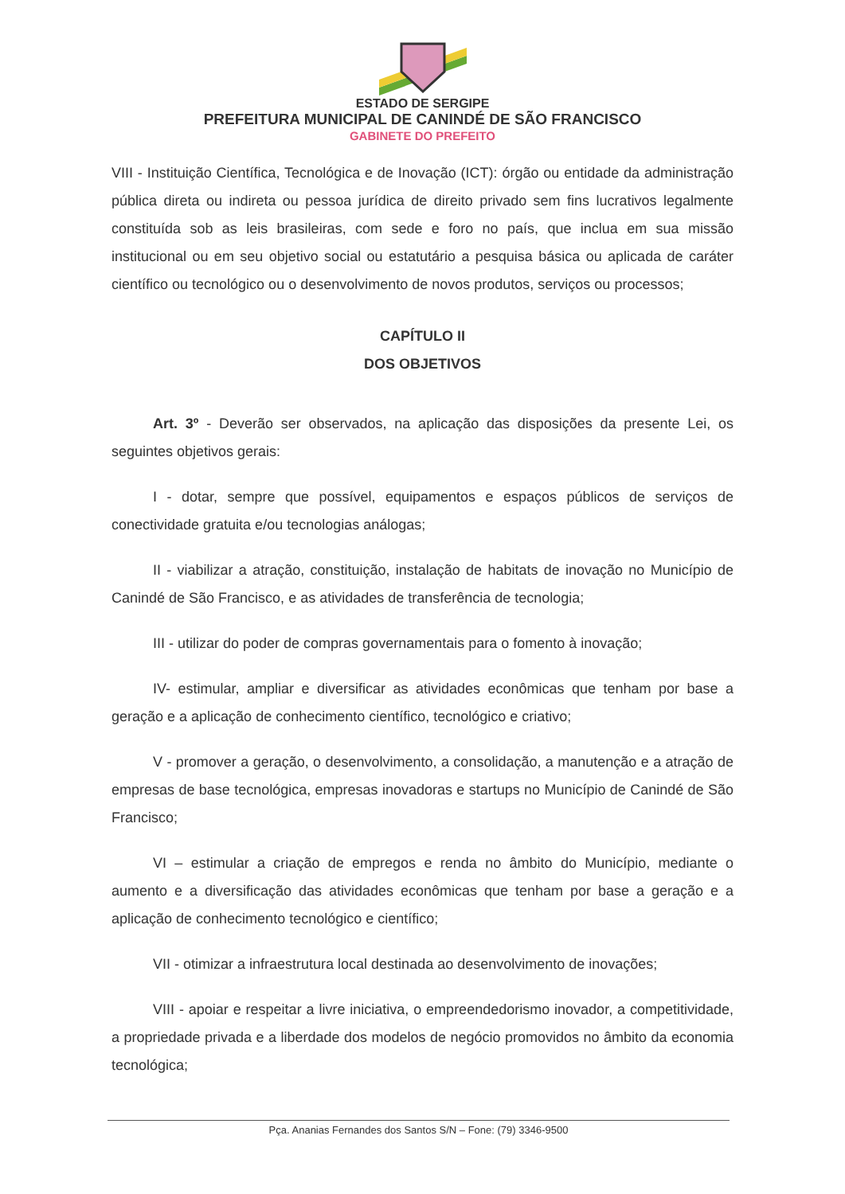ESTADO DE SERGIPE
PREFEITURA MUNICIPAL DE CANINDÉ DE SÃO FRANCISCO
GABINETE DO PREFEITO
VIII - Instituição Científica, Tecnológica e de Inovação (ICT): órgão ou entidade da administração pública direta ou indireta ou pessoa jurídica de direito privado sem fins lucrativos legalmente constituída sob as leis brasileiras, com sede e foro no país, que inclua em sua missão institucional ou em seu objetivo social ou estatutário a pesquisa básica ou aplicada de caráter científico ou tecnológico ou o desenvolvimento de novos produtos, serviços ou processos;
CAPÍTULO II
DOS OBJETIVOS
Art. 3º - Deverão ser observados, na aplicação das disposições da presente Lei, os seguintes objetivos gerais:
I - dotar, sempre que possível, equipamentos e espaços públicos de serviços de conectividade gratuita e/ou tecnologias análogas;
II - viabilizar a atração, constituição, instalação de habitats de inovação no Município de Canindé de São Francisco, e as atividades de transferência de tecnologia;
III - utilizar do poder de compras governamentais para o fomento à inovação;
IV- estimular, ampliar e diversificar as atividades econômicas que tenham por base a geração e a aplicação de conhecimento científico, tecnológico e criativo;
V - promover a geração, o desenvolvimento, a consolidação, a manutenção e a atração de empresas de base tecnológica, empresas inovadoras e startups no Município de Canindé de São Francisco;
VI – estimular a criação de empregos e renda no âmbito do Município, mediante o aumento e a diversificação das atividades econômicas que tenham por base a geração e a aplicação de conhecimento tecnológico e científico;
VII - otimizar a infraestrutura local destinada ao desenvolvimento de inovações;
VIII - apoiar e respeitar a livre iniciativa, o empreendedorismo inovador, a competitividade, a propriedade privada e a liberdade dos modelos de negócio promovidos no âmbito da economia tecnológica;
Pça. Ananias Fernandes dos Santos S/N – Fone: (79) 3346-9500